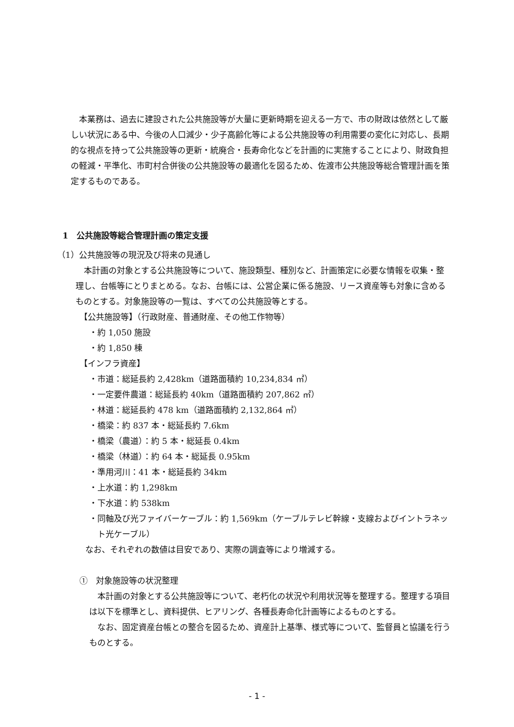本業務は、過去に建設された公共施設等が大量に更新時期を迎える一方で、市の財政は依然として厳しい状況にある中、今後の人口減少・少子高齢化等による公共施設等の利用需要の変化に対応し、長期的な視点を持って公共施設等の更新・統廃合・長寿命化などを計画的に実施することにより、財政負担の軽減・平準化、市町村合併後の公共施設等の最適化を図るため、佐渡市公共施設等総合管理計画を策定するものである。
1　公共施設等総合管理計画の策定支援
（1）公共施設等の現況及び将来の見通し
本計画の対象とする公共施設等について、施設類型、種別など、計画策定に必要な情報を収集・整理し、台帳等にとりまとめる。なお、台帳には、公営企業に係る施設、リース資産等も対象に含めるものとする。対象施設等の一覧は、すべての公共施設等とする。
【公共施設等】（行政財産、普通財産、その他工作物等）
・約 1,050 施設
・約 1,850 棟
【インフラ資産】
・市道：総延長約 2,428km（道路面積約 10,234,834 ㎡）
・一定要件農道：総延長約 40km（道路面積約 207,862 ㎡）
・林道：総延長約 478 km（道路面積約 2,132,864 ㎡）
・橋梁：約 837 本・総延長約 7.6km
・橋梁（農道）：約 5 本・総延長 0.4km
・橋梁（林道）：約 64 本・総延長 0.95km
・準用河川：41 本・総延長約 34km
・上水道：約 1,298km
・下水道：約 538km
・同軸及び光ファイバーケーブル：約 1,569km（ケーブルテレビ幹線・支線およびイントラネット光ケーブル）
なお、それぞれの数値は目安であり、実際の調査等により増減する。
①　対象施設等の状況整理
本計画の対象とする公共施設等について、老朽化の状況や利用状況等を整理する。整理する項目は以下を標準とし、資料提供、ヒアリング、各種長寿命化計画等によるものとする。
なお、固定資産台帳との整合を図るため、資産計上基準、様式等について、監督員と協議を行うものとする。
- 1 -